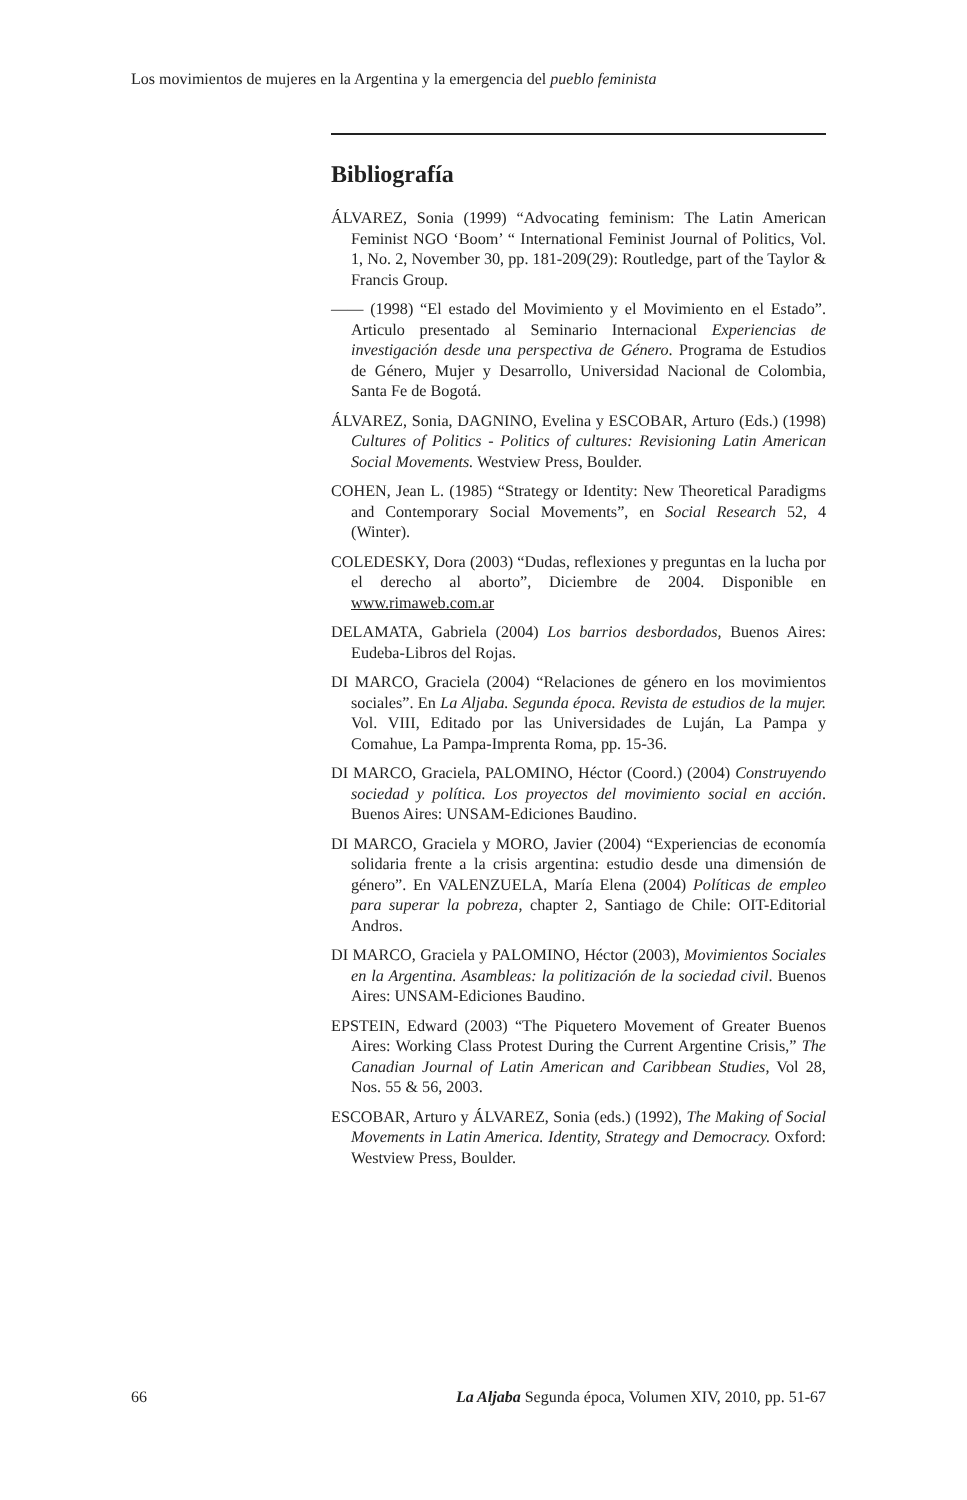Los movimientos de mujeres en la Argentina y la emergencia del pueblo feminista
Bibliografía
ÁLVAREZ, Sonia (1999) “Advocating feminism: The Latin American Feminist NGO ‘Boom’ “ International Feminist Journal of Politics, Vol. 1, No. 2, November 30, pp. 181-209(29): Routledge, part of the Taylor & Francis Group.
—— (1998) “El estado del Movimiento y el Movimiento en el Estado”. Articulo presentado al Seminario Internacional Experiencias de investigación desde una perspectiva de Género. Programa de Estudios de Género, Mujer y Desarrollo, Universidad Nacional de Colombia, Santa Fe de Bogotá.
ÁLVAREZ, Sonia, DAGNINO, Evelina y ESCOBAR, Arturo (Eds.) (1998) Cultures of Politics - Politics of cultures: Revisioning Latin American Social Movements. Westview Press, Boulder.
COHEN, Jean L. (1985) “Strategy or Identity: New Theoretical Paradigms and Contemporary Social Movements”, en Social Research 52, 4 (Winter).
COLEDESKY, Dora (2003) “Dudas, reflexiones y preguntas en la lucha por el derecho al aborto”, Diciembre de 2004. Disponible en www.rimaweb.com.ar
DELAMATA, Gabriela (2004) Los barrios desbordados, Buenos Aires: Eudeba-Libros del Rojas.
DI MARCO, Graciela (2004) “Relaciones de género en los movimientos sociales”. En La Aljaba. Segunda época. Revista de estudios de la mujer. Vol. VIII, Editado por las Universidades de Luján, La Pampa y Comahue, La Pampa-Imprenta Roma, pp. 15-36.
DI MARCO, Graciela, PALOMINO, Héctor (Coord.) (2004) Construyendo sociedad y política. Los proyectos del movimiento social en acción. Buenos Aires: UNSAM-Ediciones Baudino.
DI MARCO, Graciela y MORO, Javier (2004) “Experiencias de economía solidaria frente a la crisis argentina: estudio desde una dimensión de género”. En VALENZUELA, María Elena (2004) Políticas de empleo para superar la pobreza, chapter 2, Santiago de Chile: OIT-Editorial Andros.
DI MARCO, Graciela y PALOMINO, Héctor (2003), Movimientos Sociales en la Argentina. Asambleas: la politización de la sociedad civil. Buenos Aires: UNSAM-Ediciones Baudino.
EPSTEIN, Edward (2003) “The Piquetero Movement of Greater Buenos Aires: Working Class Protest During the Current Argentine Crisis,” The Canadian Journal of Latin American and Caribbean Studies, Vol 28, Nos. 55 & 56, 2003.
ESCOBAR, Arturo y ÁLVAREZ, Sonia (eds.) (1992), The Making of Social Movements in Latin America. Identity, Strategy and Democracy. Oxford: Westview Press, Boulder.
66 La Aljaba Segunda época, Volumen XIV, 2010, pp. 51-67